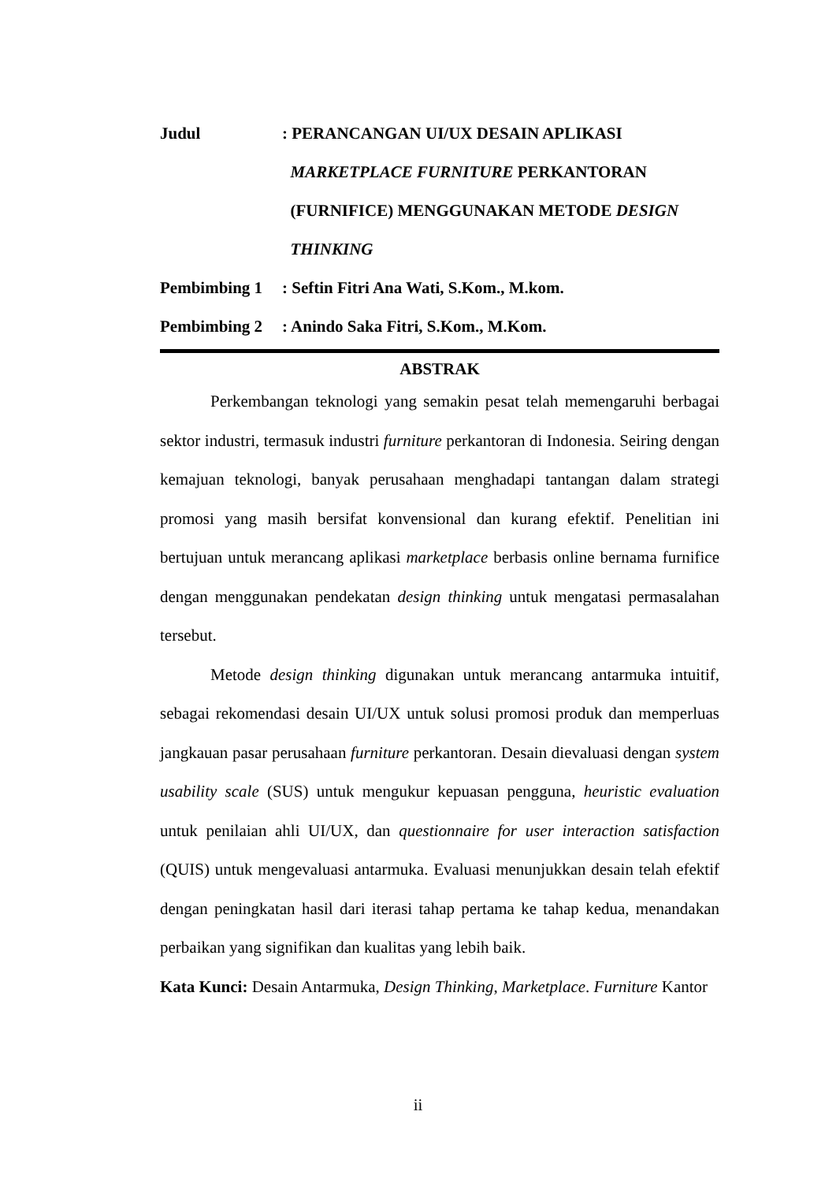Judul : PERANCANGAN UI/UX DESAIN APLIKASI
MARKETPLACE FURNITURE PERKANTORAN
(FURNIFICE) MENGGUNAKAN METODE DESIGN
THINKING
Pembimbing 1 : Seftin Fitri Ana Wati, S.Kom., M.kom.
Pembimbing 2 : Anindo Saka Fitri, S.Kom., M.Kom.
ABSTRAK
Perkembangan teknologi yang semakin pesat telah memengaruhi berbagai sektor industri, termasuk industri furniture perkantoran di Indonesia. Seiring dengan kemajuan teknologi, banyak perusahaan menghadapi tantangan dalam strategi promosi yang masih bersifat konvensional dan kurang efektif. Penelitian ini bertujuan untuk merancang aplikasi marketplace berbasis online bernama furnifice dengan menggunakan pendekatan design thinking untuk mengatasi permasalahan tersebut.
Metode design thinking digunakan untuk merancang antarmuka intuitif, sebagai rekomendasi desain UI/UX untuk solusi promosi produk dan memperluas jangkauan pasar perusahaan furniture perkantoran. Desain dievaluasi dengan system usability scale (SUS) untuk mengukur kepuasan pengguna, heuristic evaluation untuk penilaian ahli UI/UX, dan questionnaire for user interaction satisfaction (QUIS) untuk mengevaluasi antarmuka. Evaluasi menunjukkan desain telah efektif dengan peningkatan hasil dari iterasi tahap pertama ke tahap kedua, menandakan perbaikan yang signifikan dan kualitas yang lebih baik.
Kata Kunci: Desain Antarmuka, Design Thinking, Marketplace. Furniture Kantor
ii